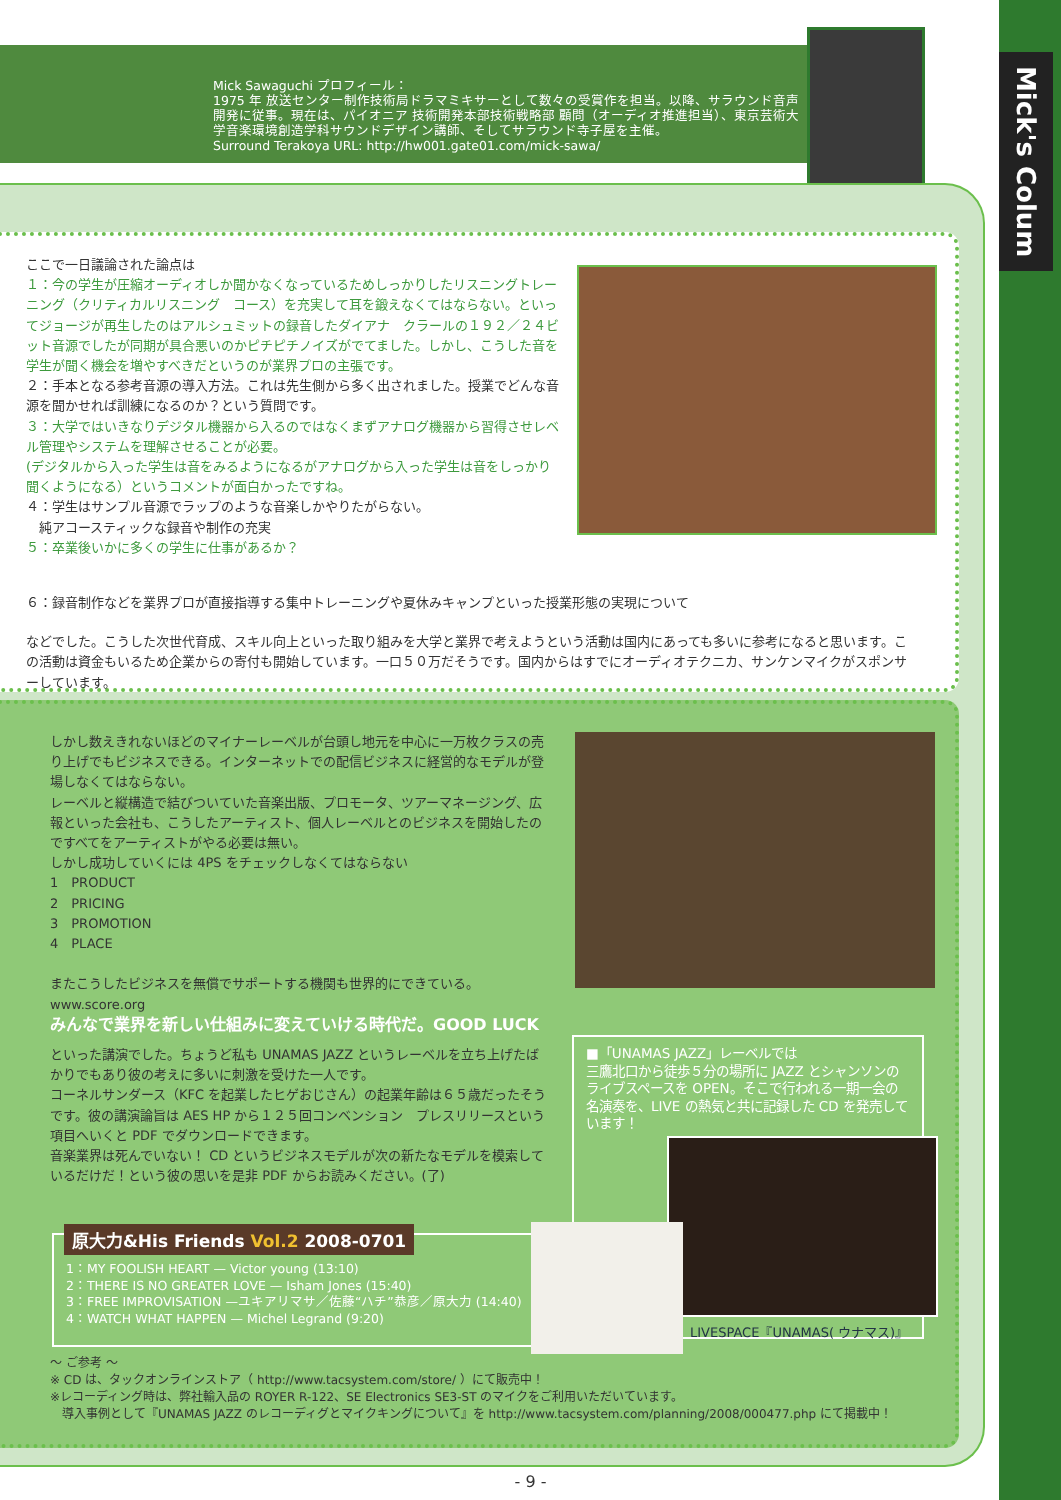Mick's Colum
Mick Sawaguchi プロフィール：
1975 年 放送センター制作技術局ドラマミキサーとして数々の受賞作を担当。以降、サラウンド音声開発に従事。現在は、パイオニア 技術開発本部技術戦略部 顧問（オーディオ推進担当）、東京芸術大学音楽環境創造学科サウンドデザイン講師、そしてサラウンド寺子屋を主催。
Surround Terakoya URL: http://hw001.gate01.com/mick-sawa/
ここで一日議論された論点は
１：今の学生が圧縮オーディオしか聞かなくなっているためしっかりしたリスニングトレーニング（クリティカルリスニング　コース）を充実して耳を鍛えなくてはならない。といってジョージが再生したのはアルシュミットの録音したダイアナ　クラールの１９２／２４ビット音源でしたが同期が具合悪いのかピチピチノイズがでてました。しかし、こうした音を学生が聞く機会を増やすべきだというのが業界プロの主張です。
２：手本となる参考音源の導入方法。これは先生側から多く出されました。授業でどんな音源を聞かせれば訓練になるのか？という質問です。
３：大学ではいきなりデジタル機器から入るのではなくまずアナログ機器から習得させレベル管理やシステムを理解させることが必要。
(デジタルから入った学生は音をみるようになるがアナログから入った学生は音をしっかり聞くようになる）というコメントが面白かったですね。
４：学生はサンプル音源でラップのような音楽しかやりたがらない。
　純アコースティックな録音や制作の充実
５：卒業後いかに多くの学生に仕事があるか？
６：録音制作などを業界プロが直接指導する集中トレーニングや夏休みキャンプといった授業形態の実現について
などでした。こうした次世代育成、スキル向上といった取り組みを大学と業界で考えようという活動は国内にあっても多いに参考になると思います。この活動は資金もいるため企業からの寄付も開始しています。一口５０万だそうです。国内からはすでにオーディオテクニカ、サンケンマイクがスポンサーしています。
しかし数えきれないほどのマイナーレーベルが台頭し地元を中心に一万枚クラスの売り上げでもビジネスできる。インターネットでの配信ビジネスに経営的なモデルが登場しなくてはならない。
レーベルと縦構造で結びついていた音楽出版、プロモータ、ツアーマネージング、広報といった会社も、こうしたアーティスト、個人レーベルとのビジネスを開始したのですべてをアーティストがやる必要は無い。
しかし成功していくには 4PS をチェックしなくてはならない
1　PRODUCT
2　PRICING
3　PROMOTION
4　PLACE
またこうしたビジネスを無償でサポートする機関も世界的にできている。
www.score.org
みんなで業界を新しい仕組みに変えていける時代だ。GOOD LUCK
といった講演でした。ちょうど私も UNAMAS JAZZ というレーベルを立ち上げたばかりでもあり彼の考えに多いに刺激を受けた一人です。
コーネルサンダース（KFC を起業したヒゲおじさん）の起業年齢は６５歳だったそうです。彼の講演論旨は AES HP から１２５回コンベンション　プレスリリースという項目へいくと PDF でダウンロードできます。
音楽業界は死んでいない！ CD というビジネスモデルが次の新たなモデルを模索しているだけだ！という彼の思いを是非 PDF からお読みください。(了)
■「UNAMAS JAZZ」レーベルでは
三鷹北口から徒歩５分の場所に JAZZ とシャンソンのライブスペースを OPEN。そこで行われる一期一会の名演奏を、LIVE の熱気と共に記録した CD を発売しています！
LIVESPACE『UNAMAS( ウナマス)』
原大力&His Friends Vol.2 2008-0701
1：MY FOOLISH HEART — Victor young (13:10)
2：THERE IS NO GREATER LOVE — Isham Jones (15:40)
3：FREE IMPROVISATION —ユキアリマサ／佐藤“ハチ”恭彦／原大力 (14:40)
4：WATCH WHAT HAPPEN — Michel Legrand (9:20)
〜 ご参考 〜
※ CD は、タックオンラインストア（ http://www.tacsystem.com/store/ ）にて販売中！
※レコーディング時は、弊社輸入品の ROYER R-122、SE Electronics SE3-ST のマイクをご利用いただいています。
　導入事例として『UNAMAS JAZZ のレコーディグとマイクキングについて』を http://www.tacsystem.com/planning/2008/000477.php にて掲載中！
- 9 -